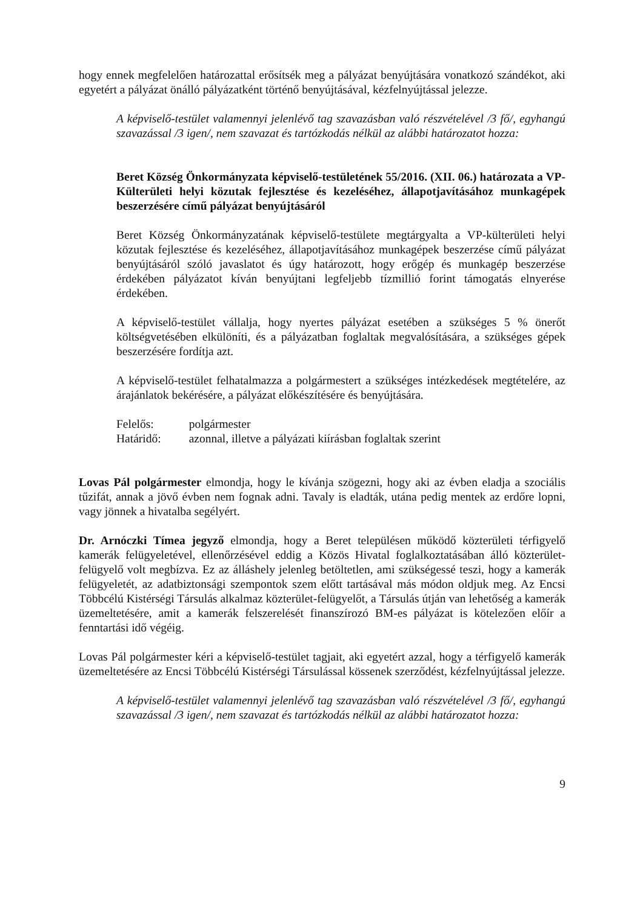hogy ennek megfelelően határozattal erősítsék meg a pályázat benyújtására vonatkozó szándékot, aki egyetért a pályázat önálló pályázatként történő benyújtásával, kézfelnyújtással jelezze.
A képviselő-testület valamennyi jelenlévő tag szavazásban való részvételével /3 fő/, egyhangú szavazással /3 igen/, nem szavazat és tartózkodás nélkül az alábbi határozatot hozza:
Beret Község Önkormányzata képviselő-testületének 55/2016. (XII. 06.) határozata a VP-Külterületi helyi közutak fejlesztése és kezeléséhez, állapotjavításához munkagépek beszerzésére című pályázat benyújtásáról
Beret Község Önkormányzatának képviselő-testülete megtárgyalta a VP-külterületi helyi közutak fejlesztése és kezeléséhez, állapotjavításához munkagépek beszerzése című pályázat benyújtásáról szóló javaslatot és úgy határozott, hogy erőgép és munkagép beszerzése érdekében pályázatot kíván benyújtani legfeljebb tízmillió forint támogatás elnyerése érdekében.
A képviselő-testület vállalja, hogy nyertes pályázat esetében a szükséges 5 % önerőt költségvetésében elkülöníti, és a pályázatban foglaltak megvalósítására, a szükséges gépek beszerzésére fordítja azt.
A képviselő-testület felhatalmazza a polgármestert a szükséges intézkedések megtételére, az árajánlatok bekérésére, a pályázat előkészítésére és benyújtására.
| Felelős: | polgármester |
| Határidő: | azonnal, illetve a pályázati kiírásban foglaltak szerint |
Lovas Pál polgármester elmondja, hogy le kívánja szögezni, hogy aki az évben eladja a szociális tűzifát, annak a jövő évben nem fognak adni. Tavaly is eladták, utána pedig mentek az erdőre lopni, vagy jönnek a hivatalba segélyért.
Dr. Arnóczki Tímea jegyző elmondja, hogy a Beret településen működő közterületi térfigyelő kamerák felügyeletével, ellenőrzésével eddig a Közös Hivatal foglalkoztatásában álló közterület-felügyelő volt megbízva. Ez az álláshely jelenleg betöltetlen, ami szükségessé teszi, hogy a kamerák felügyeletét, az adatbiztonsági szempontok szem előtt tartásával más módon oldjuk meg. Az Encsi Többcélú Kistérségi Társulás alkalmaz közterület-felügyelőt, a Társulás útján van lehetőség a kamerák üzemeltetésére, amit a kamerák felszerelését finanszírozó BM-es pályázat is kötelezően előír a fenntartási idő végéig.
Lovas Pál polgármester kéri a képviselő-testület tagjait, aki egyetért azzal, hogy a térfigyelő kamerák üzemeltetésére az Encsi Többcélú Kistérségi Társulással kössenek szerződést, kézfelnyújtással jelezze.
A képviselő-testület valamennyi jelenlévő tag szavazásban való részvételével /3 fő/, egyhangú szavazással /3 igen/, nem szavazat és tartózkodás nélkül az alábbi határozatot hozza:
9